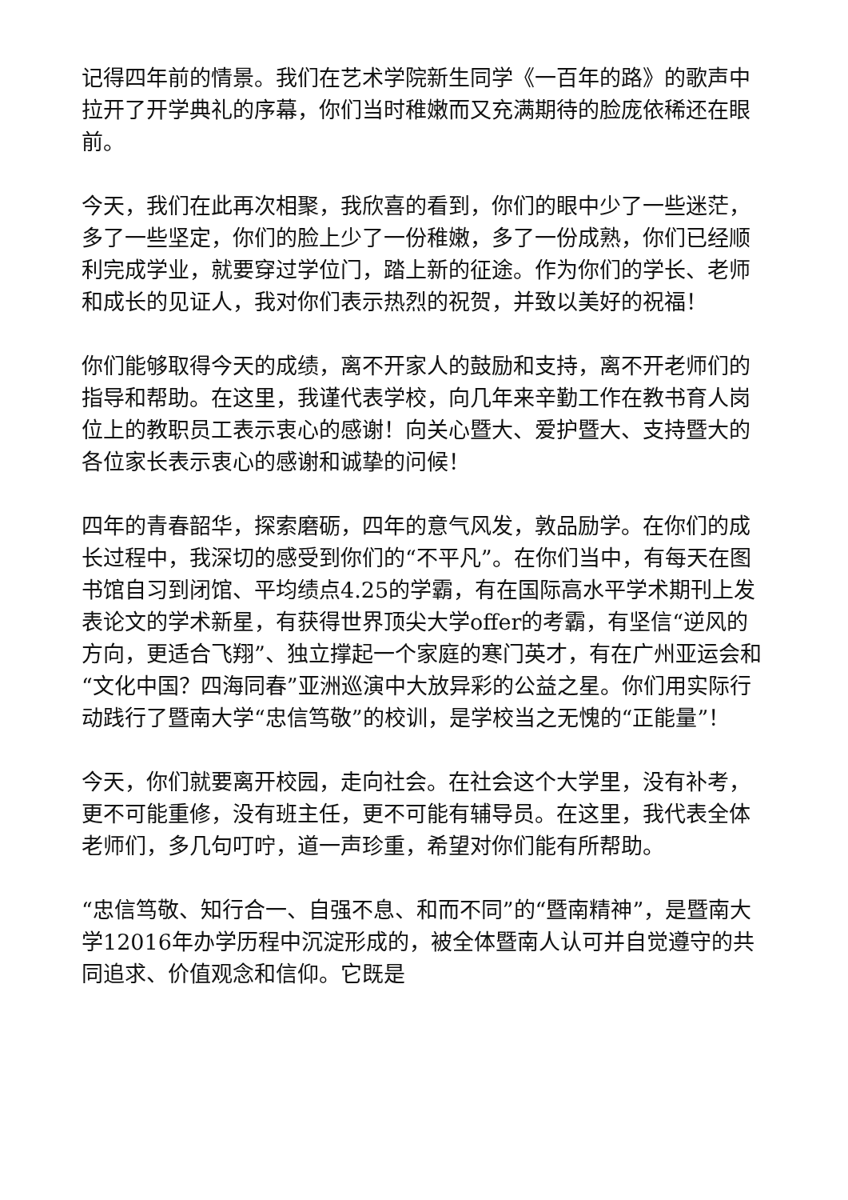记得四年前的情景。我们在艺术学院新生同学《一百年的路》的歌声中拉开了开学典礼的序幕，你们当时稚嫩而又充满期待的脸庞依稀还在眼前。
今天，我们在此再次相聚，我欣喜的看到，你们的眼中少了一些迷茫，多了一些坚定，你们的脸上少了一份稚嫩，多了一份成熟，你们已经顺利完成学业，就要穿过学位门，踏上新的征途。作为你们的学长、老师和成长的见证人，我对你们表示热烈的祝贺，并致以美好的祝福！
你们能够取得今天的成绩，离不开家人的鼓励和支持，离不开老师们的指导和帮助。在这里，我谨代表学校，向几年来辛勤工作在教书育人岗位上的教职员工表示衷心的感谢！向关心暨大、爱护暨大、支持暨大的各位家长表示衷心的感谢和诚挚的问候！
四年的青春韶华，探索磨砺，四年的意气风发，敦品励学。在你们的成长过程中，我深切的感受到你们的“不平凡”。在你们当中，有每天在图书馆自习到闭馆、平均绩点4.25的学霸，有在国际高水平学术期刊上发表论文的学术新星，有获得世界顶尖大学offer的考霸，有坚信“逆风的方向，更适合飞翔”、独立撑起一个家庭的寒门英才，有在广州亚运会和“文化中国？四海同春”亚洲巡演中大放异彩的公益之星。你们用实际行动践行了暨南大学“忠信笃敬”的校训，是学校当之无愧的“正能量”！
今天，你们就要离开校园，走向社会。在社会这个大学里，没有补考，更不可能重修，没有班主任，更不可能有辅导员。在这里，我代表全体老师们，多几句叮咛，道一声珍重，希望对你们能有所帮助。
“忠信笃敬、知行合一、自强不息、和而不同”的“暨南精神”，是暨南大学12016年办学历程中沉淀形成的，被全体暨南人认可并自觉遵守的共同追求、价值观念和信仰。它既是